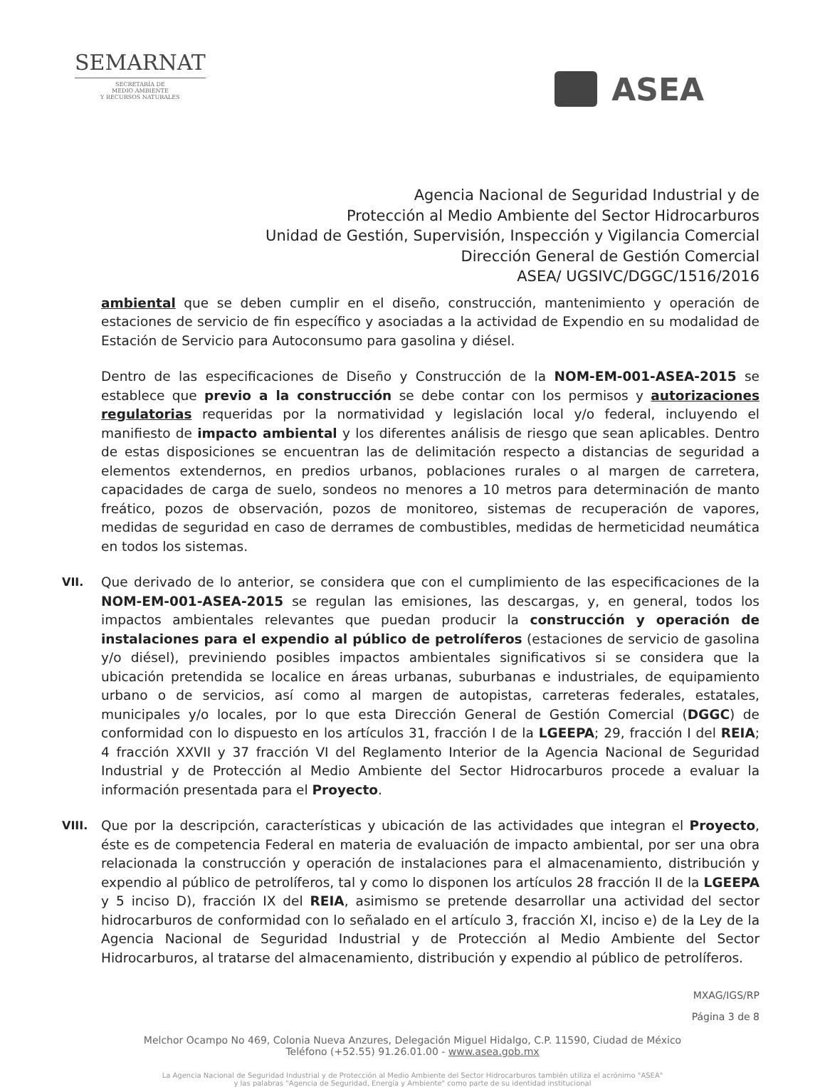SEMARNAT
SECRETARÍA DE
MEDIO AMBIENTE
Y RECURSOS NATURALES
ASEA
Agencia Nacional de Seguridad Industrial y de
Protección al Medio Ambiente del Sector Hidrocarburos
Unidad de Gestión, Supervisión, Inspección y Vigilancia Comercial
Dirección General de Gestión Comercial
ASEA/ UGSIVC/DGGC/1516/2016
ambiental que se deben cumplir en el diseño, construcción, mantenimiento y operación de estaciones de servicio de fin específico y asociadas a la actividad de Expendio en su modalidad de Estación de Servicio para Autoconsumo para gasolina y diésel.
Dentro de las especificaciones de Diseño y Construcción de la NOM-EM-001-ASEA-2015 se establece que previo a la construcción se debe contar con los permisos y autorizaciones regulatorias requeridas por la normatividad y legislación local y/o federal, incluyendo el manifiesto de impacto ambiental y los diferentes análisis de riesgo que sean aplicables. Dentro de estas disposiciones se encuentran las de delimitación respecto a distancias de seguridad a elementos extendernos, en predios urbanos, poblaciones rurales o al margen de carretera, capacidades de carga de suelo, sondeos no menores a 10 metros para determinación de manto freático, pozos de observación, pozos de monitoreo, sistemas de recuperación de vapores, medidas de seguridad en caso de derrames de combustibles, medidas de hermeticidad neumática en todos los sistemas.
VII.
Que derivado de lo anterior, se considera que con el cumplimiento de las especificaciones de la NOM-EM-001-ASEA-2015 se regulan las emisiones, las descargas, y, en general, todos los impactos ambientales relevantes que puedan producir la construcción y operación de instalaciones para el expendio al público de petrolíferos (estaciones de servicio de gasolina y/o diésel), previniendo posibles impactos ambientales significativos si se considera que la ubicación pretendida se localice en áreas urbanas, suburbanas e industriales, de equipamiento urbano o de servicios, así como al margen de autopistas, carreteras federales, estatales, municipales y/o locales, por lo que esta Dirección General de Gestión Comercial (DGGC) de conformidad con lo dispuesto en los artículos 31, fracción I de la LGEEPA; 29, fracción I del REIA; 4 fracción XXVII y 37 fracción VI del Reglamento Interior de la Agencia Nacional de Seguridad Industrial y de Protección al Medio Ambiente del Sector Hidrocarburos procede a evaluar la información presentada para el Proyecto.
VIII.
Que por la descripción, características y ubicación de las actividades que integran el Proyecto, éste es de competencia Federal en materia de evaluación de impacto ambiental, por ser una obra relacionada la construcción y operación de instalaciones para el almacenamiento, distribución y expendio al público de petrolíferos, tal y como lo disponen los artículos 28 fracción II de la LGEEPA y 5 inciso D), fracción IX del REIA, asimismo se pretende desarrollar una actividad del sector hidrocarburos de conformidad con lo señalado en el artículo 3, fracción XI, inciso e) de la Ley de la Agencia Nacional de Seguridad Industrial y de Protección al Medio Ambiente del Sector Hidrocarburos, al tratarse del almacenamiento, distribución y expendio al público de petrolíferos.
MXAG/IGS/RP
Página 3 de 8
Melchor Ocampo No 469, Colonia Nueva Anzures, Delegación Miguel Hidalgo, C.P. 11590, Ciudad de México
Teléfono (+52.55) 91.26.01.00 - www.asea.gob.mx
La Agencia Nacional de Seguridad Industrial y de Protección al Medio Ambiente del Sector Hidrocarburos también utiliza el acrónimo "ASEA"
y las palabras "Agencia de Seguridad, Energía y Ambiente" como parte de su identidad institucional